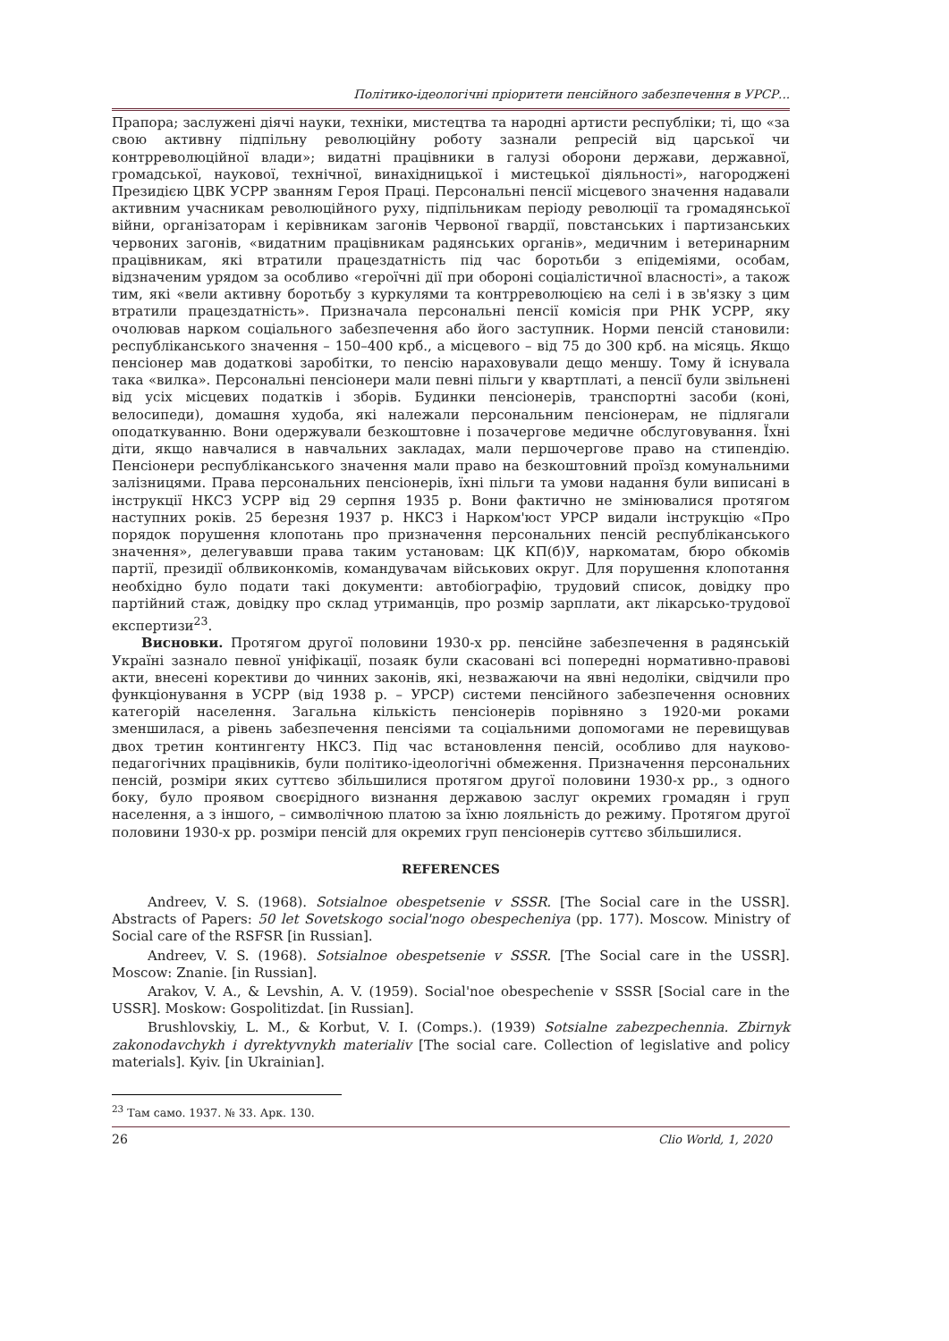Політико-ідеологічні пріоритети пенсійного забезпечення в УРСР...
Прапора; заслужені діячі науки, техніки, мистецтва та народні артисти республіки; ті, що «за свою активну підпільну революційну роботу зазнали репресій від царської чи контрреволюційної влади»; видатні працівники в галузі оборони держави, державної, громадської, наукової, технічної, винахідницької і мистецької діяльності», нагороджені Президією ЦВК УСРР званням Героя Праці. Персональні пенсії місцевого значення надавали активним учасникам революційного руху, підпільникам періоду революції та громадянської війни, організаторам і керівникам загонів Червоної гвардії, повстанських і партизанських червоних загонів, «видатним працівникам радянських органів», медичним і ветеринарним працівникам, які втратили працездатність під час боротьби з епідеміями, особам, відзначеним урядом за особливо «героїчні дії при обороні соціалістичної власності», а також тим, які «вели активну боротьбу з куркулями та контрреволюцією на селі і в зв'язку з цим втратили працездатність». Призначала персональні пенсії комісія при РНК УСРР, яку очолював нарком соціального забезпечення або його заступник. Норми пенсій становили: республіканського значення – 150–400 крб., а місцевого – від 75 до 300 крб. на місяць. Якщо пенсіонер мав додаткові заробітки, то пенсію нараховували дещо меншу. Тому й існувала така «вилка». Персональні пенсіонери мали певні пільги у квартплаті, а пенсії були звільнені від усіх місцевих податків і зборів. Будинки пенсіонерів, транспортні засоби (коні, велосипеди), домашня худоба, які належали персональним пенсіонерам, не підлягали оподаткуванню. Вони одержували безкоштовне і позачергове медичне обслуговування. Їхні діти, якщо навчалися в навчальних закладах, мали першочергове право на стипендію. Пенсіонери республіканського значення мали право на безкоштовний проїзд комунальними залізницями. Права персональних пенсіонерів, їхні пільги та умови надання були виписані в інструкції НКСЗ УСРР від 29 серпня 1935 р. Вони фактично не змінювалися протягом наступних років. 25 березня 1937 р. НКСЗ і Нарком'юст УРСР видали інструкцію «Про порядок порушення клопотань про призначення персональних пенсій республіканського значення», делегувавши права таким установам: ЦК КП(б)У, наркоматам, бюро обкомів партії, президії облвиконкомів, командувачам військових округ. Для порушення клопотання необхідно було подати такі документи: автобіографію, трудовий список, довідку про партійний стаж, довідку про склад утриманців, про розмір зарплати, акт лікарсько-трудової експертизи<sup>23</sup>.
Висновки. Протягом другої половини 1930-х рр. пенсійне забезпечення в радянській Україні зазнало певної уніфікації, позаяк були скасовані всі попередні нормативно-правові акти, внесені корективи до чинних законів, які, незважаючи на явні недоліки, свідчили про функціонування в УСРР (від 1938 р. – УРСР) системи пенсійного забезпечення основних категорій населення. Загальна кількість пенсіонерів порівняно з 1920-ми роками зменшилася, а рівень забезпечення пенсіями та соціальними допомогами не перевищував двох третин контингенту НКСЗ. Під час встановлення пенсій, особливо для науково-педагогічних працівників, були політико-ідеологічні обмеження. Призначення персональних пенсій, розміри яких суттєво збільшилися протягом другої половини 1930-х рр., з одного боку, було проявом своєрідного визнання державою заслуг окремих громадян і груп населення, а з іншого, – символічною платою за їхню лояльність до режиму. Протягом другої половини 1930-х рр. розміри пенсій для окремих груп пенсіонерів суттєво збільшилися.
REFERENCES
Andreev, V. S. (1968). Sotsialnoe obespetsenie v SSSR. [The Social care in the USSR]. Abstracts of Papers: 50 let Sovetskogo social'nogo obespecheniya (pp. 177). Moscow. Ministry of Social care of the RSFSR [in Russian].
Andreev, V. S. (1968). Sotsialnoe obespetsenie v SSSR. [The Social care in the USSR]. Moscow: Znanie. [in Russian].
Arakov, V. A., & Levshin, A. V. (1959). Social'noe obespechenie v SSSR [Social care in the USSR]. Moskow: Gospolitizdat. [in Russian].
Brushlovskiy, L. M., & Korbut, V. I. (Comps.). (1939) Sotsialne zabezpechennia. Zbirnyk zakonodavchykh i dyrektyvnykh materialiv [The social care. Collection of legislative and policy materials]. Kyiv. [in Ukrainian].
<sup>23</sup> Там само. 1937. № 33. Арк. 130.
26 Clio World, 1, 2020